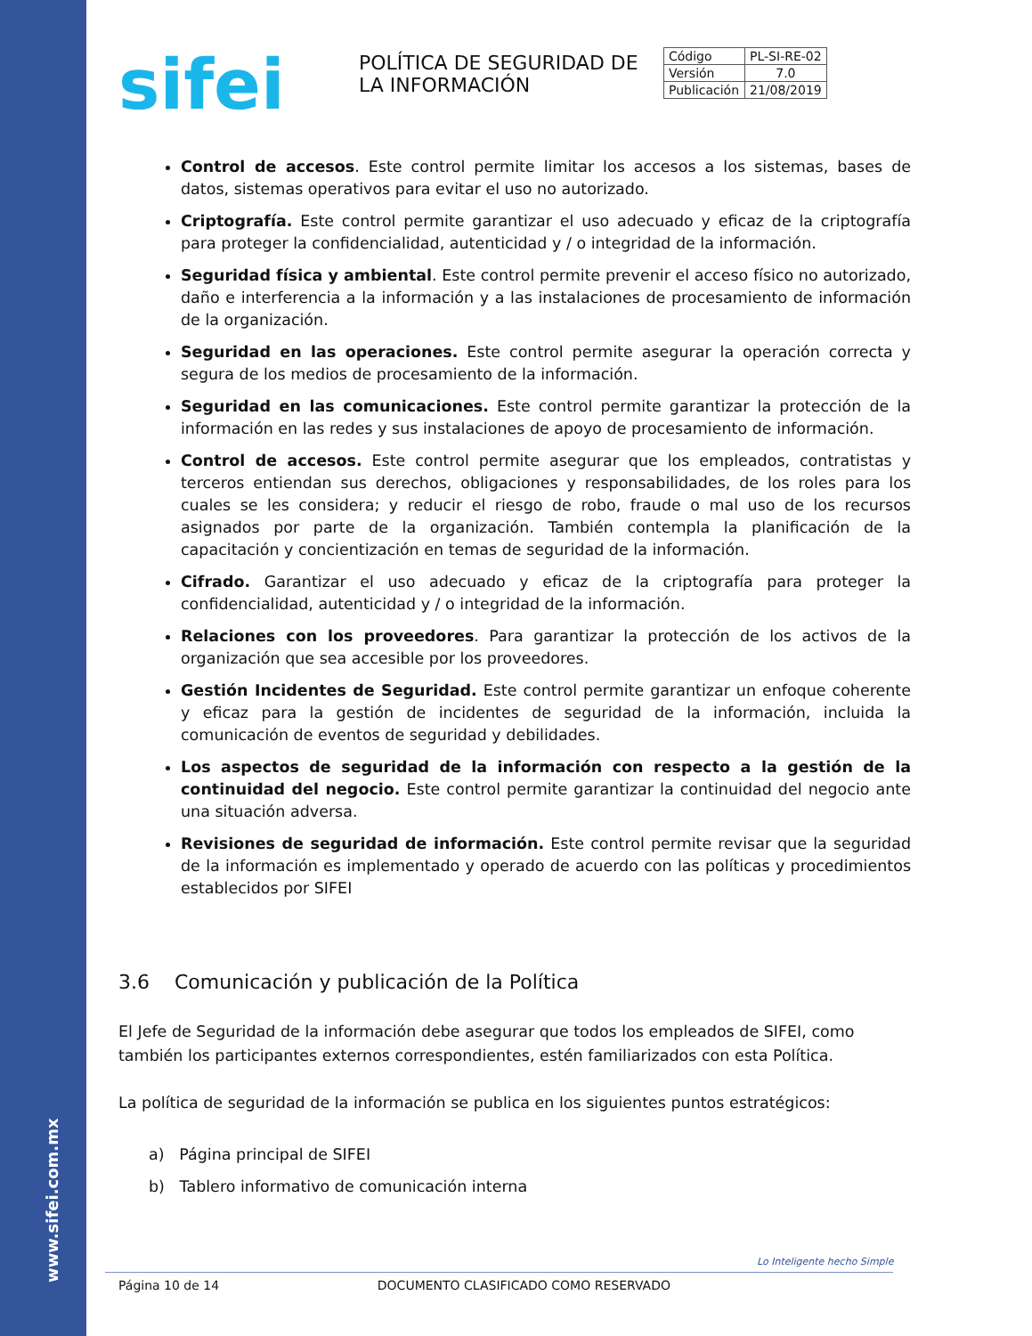www.sifei.com.mx
sifei
POLÍTICA DE SEGURIDAD DE LA INFORMACIÓN
| Código | PL-SI-RE-02 |
| Versión | 7.0 |
| Publicación | 21/08/2019 |
Control de accesos. Este control permite limitar los accesos a los sistemas, bases de datos, sistemas operativos para evitar el uso no autorizado.
Criptografía. Este control permite garantizar el uso adecuado y eficaz de la criptografía para proteger la confidencialidad, autenticidad y / o integridad de la información.
Seguridad física y ambiental. Este control permite prevenir el acceso físico no autorizado, daño e interferencia a la información y a las instalaciones de procesamiento de información de la organización.
Seguridad en las operaciones. Este control permite asegurar la operación correcta y segura de los medios de procesamiento de la información.
Seguridad en las comunicaciones. Este control permite garantizar la protección de la información en las redes y sus instalaciones de apoyo de procesamiento de información.
Control de accesos. Este control permite asegurar que los empleados, contratistas y terceros entiendan sus derechos, obligaciones y responsabilidades, de los roles para los cuales se les considera; y reducir el riesgo de robo, fraude o mal uso de los recursos asignados por parte de la organización. También contempla la planificación de la capacitación y concientización en temas de seguridad de la información.
Cifrado. Garantizar el uso adecuado y eficaz de la criptografía para proteger la confidencialidad, autenticidad y / o integridad de la información.
Relaciones con los proveedores. Para garantizar la protección de los activos de la organización que sea accesible por los proveedores.
Gestión Incidentes de Seguridad. Este control permite garantizar un enfoque coherente y eficaz para la gestión de incidentes de seguridad de la información, incluida la comunicación de eventos de seguridad y debilidades.
Los aspectos de seguridad de la información con respecto a la gestión de la continuidad del negocio. Este control permite garantizar la continuidad del negocio ante una situación adversa.
Revisiones de seguridad de información. Este control permite revisar que la seguridad de la información es implementado y operado de acuerdo con las políticas y procedimientos establecidos por SIFEI
3.6 Comunicación y publicación de la Política
El Jefe de Seguridad de la información debe asegurar que todos los empleados de SIFEI, como también los participantes externos correspondientes, estén familiarizados con esta Política.
La política de seguridad de la información se publica en los siguientes puntos estratégicos:
a) Página principal de SIFEI
b) Tablero informativo de comunicación interna
Lo Inteligente hecho Simple
Página 10 de 14 DOCUMENTO CLASIFICADO COMO RESERVADO